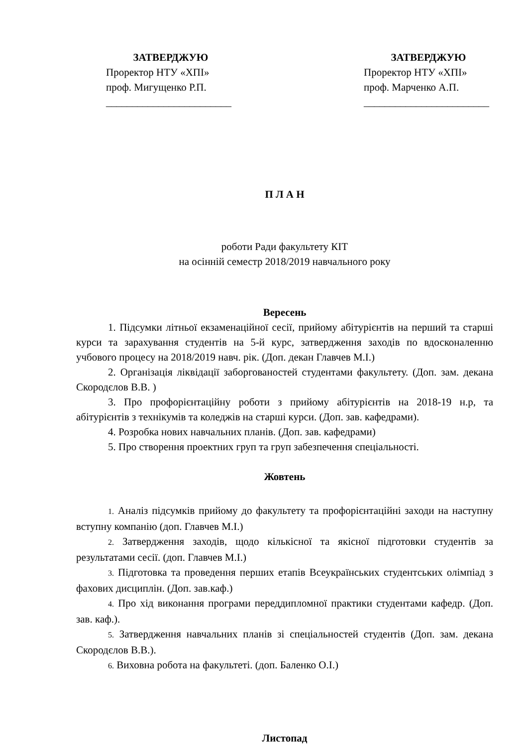ЗАТВЕРДЖУЮ
Проректор НТУ «ХПІ»
проф. Мигущенко Р.П.
________________________
ЗАТВЕРДЖУЮ
Проректор НТУ «ХПІ»
проф. Марченко А.П.
________________________
П Л А Н
роботи Ради факультету КІТ
на осінній семестр 2018/2019 навчального року
Вересень
1. Підсумки літньої екзаменаційної сесії, прийому абітурієнтів на перший та старші курси та зарахування студентів на 5-й курс, затвердження заходів по вдосконаленню учбового процесу на 2018/2019 навч. рік. (Доп. декан Главчев М.І.)
2. Організація ліквідації заборгованостей студентами факультету. (Доп. зам. декана Скородєлов В.В. )
3. Про профорієнтаційну роботи з прийому абітурієнтів на 2018-19 н.р, та абітурієнтів з технікумів та коледжів на старші курси. (Доп. зав. кафедрами).
4. Розробка нових навчальних планів. (Доп. зав. кафедрами)
5. Про створення проектних груп та груп забезпечення спеціальності.
Жовтень
1. Аналіз підсумків прийому до факультету та профорієнтаційні заходи на наступну вступну компанію (доп. Главчев М.І.)
2. Затвердження заходів, щодо кількісної та якісної підготовки студентів за результатами сесії. (доп. Главчев М.І.)
3. Підготовка та проведення перших етапів Всеукраїнських студентських олімпіад з фахових дисциплін. (Доп. зав.каф.)
4. Про хід виконання програми переддипломної практики студентами кафедр. (Доп. зав. каф.).
5. Затвердження навчальних планів зі спеціальностей студентів (Доп. зам. декана Скородєлов В.В.).
6. Виховна робота на факультеті. (доп. Баленко О.І.)
Листопад